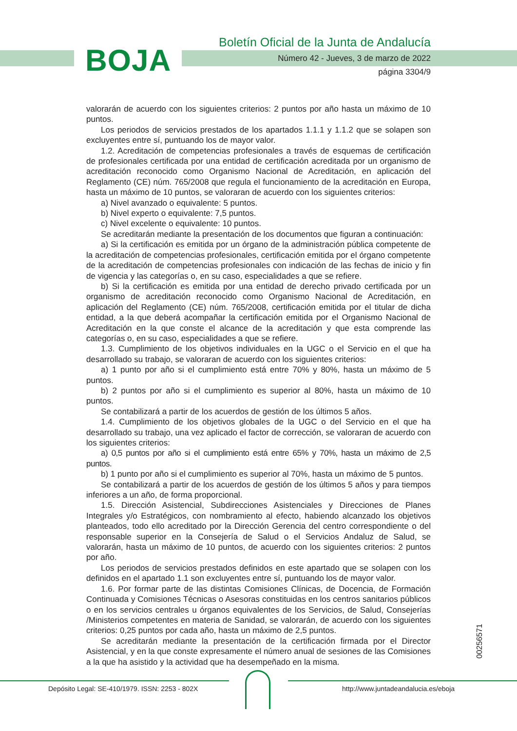BOJA
Boletín Oficial de la Junta de Andalucía
Número 42 - Jueves, 3 de marzo de 2022
página 3304/9
valorarán de acuerdo con los siguientes criterios: 2 puntos por año hasta un máximo de 10 puntos.
Los periodos de servicios prestados de los apartados 1.1.1 y 1.1.2 que se solapen son excluyentes entre sí, puntuando los de mayor valor.
1.2. Acreditación de competencias profesionales a través de esquemas de certificación de profesionales certificada por una entidad de certificación acreditada por un organismo de acreditación reconocido como Organismo Nacional de Acreditación, en aplicación del Reglamento (CE) núm. 765/2008 que regula el funcionamiento de la acreditación en Europa, hasta un máximo de 10 puntos, se valoraran de acuerdo con los siguientes criterios:
a) Nivel avanzado o equivalente: 5 puntos.
b) Nivel experto o equivalente: 7,5 puntos.
c) Nivel excelente o equivalente: 10 puntos.
Se acreditarán mediante la presentación de los documentos que figuran a continuación:
a) Si la certificación es emitida por un órgano de la administración pública competente de la acreditación de competencias profesionales, certificación emitida por el órgano competente de la acreditación de competencias profesionales con indicación de las fechas de inicio y fin de vigencia y las categorías o, en su caso, especialidades a que se refiere.
b) Si la certificación es emitida por una entidad de derecho privado certificada por un organismo de acreditación reconocido como Organismo Nacional de Acreditación, en aplicación del Reglamento (CE) núm. 765/2008, certificación emitida por el titular de dicha entidad, a la que deberá acompañar la certificación emitida por el Organismo Nacional de Acreditación en la que conste el alcance de la acreditación y que esta comprende las categorías o, en su caso, especialidades a que se refiere.
1.3. Cumplimiento de los objetivos individuales en la UGC o el Servicio en el que ha desarrollado su trabajo, se valoraran de acuerdo con los siguientes criterios:
a) 1 punto por año si el cumplimiento está entre 70% y 80%, hasta un máximo de 5 puntos.
b) 2 puntos por año si el cumplimiento es superior al 80%, hasta un máximo de 10 puntos.
Se contabilizará a partir de los acuerdos de gestión de los últimos 5 años.
1.4. Cumplimiento de los objetivos globales de la UGC o del Servicio en el que ha desarrollado su trabajo, una vez aplicado el factor de corrección, se valoraran de acuerdo con los siguientes criterios:
a) 0,5 puntos por año si el cumplimiento está entre 65% y 70%, hasta un máximo de 2,5 puntos.
b) 1 punto por año si el cumplimiento es superior al 70%, hasta un máximo de 5 puntos.
Se contabilizará a partir de los acuerdos de gestión de los últimos 5 años y para tiempos inferiores a un año, de forma proporcional.
1.5. Dirección Asistencial, Subdirecciones Asistenciales y Direcciones de Planes Integrales y/o Estratégicos, con nombramiento al efecto, habiendo alcanzado los objetivos planteados, todo ello acreditado por la Dirección Gerencia del centro correspondiente o del responsable superior en la Consejería de Salud o el Servicios Andaluz de Salud, se valorarán, hasta un máximo de 10 puntos, de acuerdo con los siguientes criterios: 2 puntos por año.
Los periodos de servicios prestados definidos en este apartado que se solapen con los definidos en el apartado 1.1 son excluyentes entre sí, puntuando los de mayor valor.
1.6. Por formar parte de las distintas Comisiones Clínicas, de Docencia, de Formación Continuada y Comisiones Técnicas o Asesoras constituidas en los centros sanitarios públicos o en los servicios centrales u órganos equivalentes de los Servicios, de Salud, Consejerías /Ministerios competentes en materia de Sanidad, se valorarán, de acuerdo con los siguientes criterios: 0,25 puntos por cada año, hasta un máximo de 2,5 puntos.
Se acreditarán mediante la presentación de la certificación firmada por el Director Asistencial, y en la que conste expresamente el número anual de sesiones de las Comisiones a la que ha asistido y la actividad que ha desempeñado en la misma.
00256571
Depósito Legal: SE-410/1979. ISSN: 2253 - 802X
http://www.juntadeandalucia.es/eboja